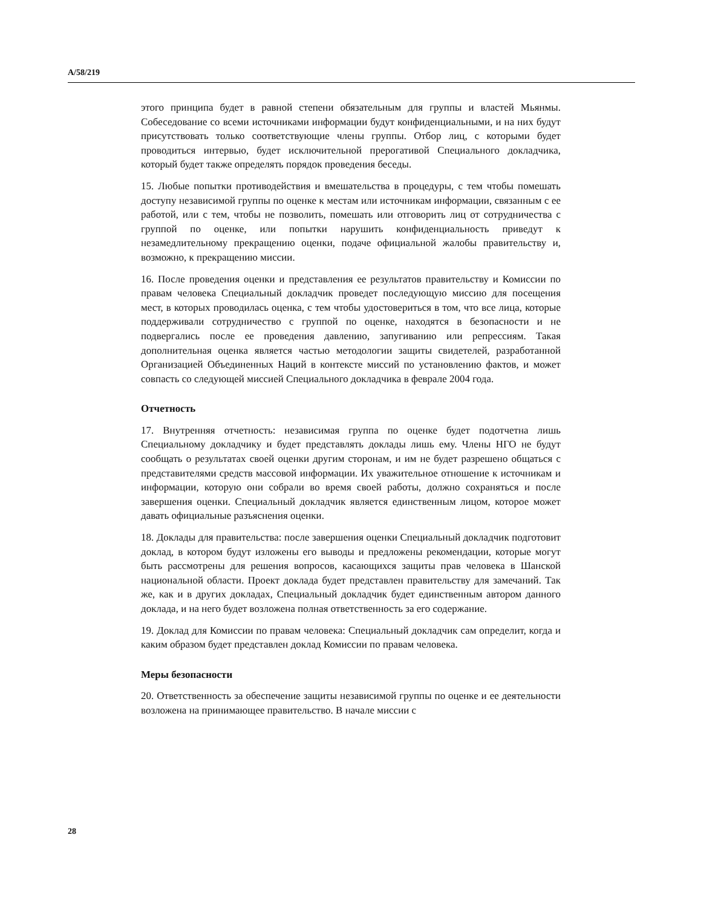A/58/219
этого принципа будет в равной степени обязательным для группы и властей Мьянмы. Собеседование со всеми источниками информации будут конфиденциальными, и на них будут присутствовать только соответствующие члены группы. Отбор лиц, с которыми будет проводиться интервью, будет исключительной прерогативой Специального докладчика, который будет также определять порядок проведения беседы.
15. Любые попытки противодействия и вмешательства в процедуры, с тем чтобы помешать доступу независимой группы по оценке к местам или источникам информации, связанным с ее работой, или с тем, чтобы не позволить, помешать или отговорить лиц от сотрудничества с группой по оценке, или попытки нарушить конфиденциальность приведут к незамедлительному прекращению оценки, подаче официальной жалобы правительству и, возможно, к прекращению миссии.
16. После проведения оценки и представления ее результатов правительству и Комиссии по правам человека Специальный докладчик проведет последующую миссию для посещения мест, в которых проводилась оценка, с тем чтобы удостовериться в том, что все лица, которые поддерживали сотрудничество с группой по оценке, находятся в безопасности и не подвергались после ее проведения давлению, запугиванию или репрессиям. Такая дополнительная оценка является частью методологии защиты свидетелей, разработанной Организацией Объединенных Наций в контексте миссий по установлению фактов, и может совпасть со следующей миссией Специального докладчика в феврале 2004 года.
Отчетность
17. Внутренняя отчетность: независимая группа по оценке будет подотчетна лишь Специальному докладчику и будет представлять доклады лишь ему. Члены НГО не будут сообщать о результатах своей оценки другим сторонам, и им не будет разрешено общаться с представителями средств массовой информации. Их уважительное отношение к источникам и информации, которую они собрали во время своей работы, должно сохраняться и после завершения оценки. Специальный докладчик является единственным лицом, которое может давать официальные разъяснения оценки.
18. Доклады для правительства: после завершения оценки Специальный докладчик подготовит доклад, в котором будут изложены его выводы и предложены рекомендации, которые могут быть рассмотрены для решения вопросов, касающихся защиты прав человека в Шанской национальной области. Проект доклада будет представлен правительству для замечаний. Так же, как и в других докладах, Специальный докладчик будет единственным автором данного доклада, и на него будет возложена полная ответственность за его содержание.
19. Доклад для Комиссии по правам человека: Специальный докладчик сам определит, когда и каким образом будет представлен доклад Комиссии по правам человека.
Меры безопасности
20. Ответственность за обеспечение защиты независимой группы по оценке и ее деятельности возложена на принимающее правительство. В начале миссии с
28